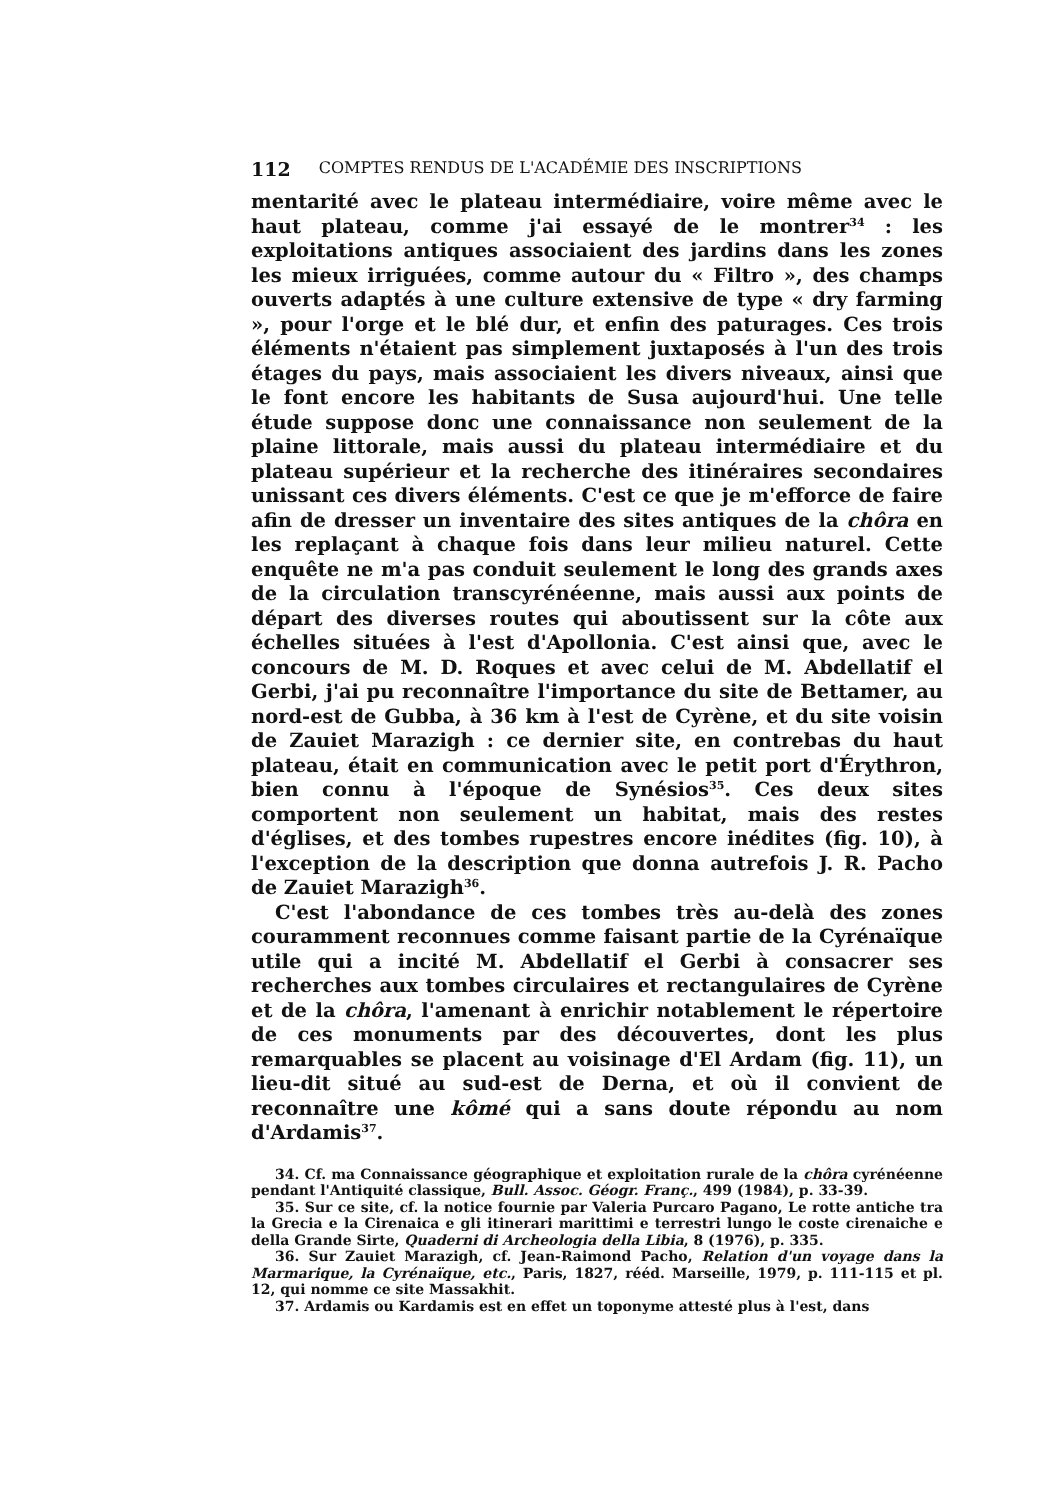112 COMPTES RENDUS DE L'ACADÉMIE DES INSCRIPTIONS
mentarité avec le plateau intermédiaire, voire même avec le haut plateau, comme j'ai essayé de le montrer<sup>34</sup> : les exploitations antiques associaient des jardins dans les zones les mieux irriguées, comme autour du « Filtro », des champs ouverts adaptés à une culture extensive de type « dry farming », pour l'orge et le blé dur, et enfin des paturages. Ces trois éléments n'étaient pas simplement juxtaposés à l'un des trois étages du pays, mais associaient les divers niveaux, ainsi que le font encore les habitants de Susa aujourd'hui. Une telle étude suppose donc une connaissance non seulement de la plaine littorale, mais aussi du plateau intermédiaire et du plateau supérieur et la recherche des itinéraires secondaires unissant ces divers éléments. C'est ce que je m'efforce de faire afin de dresser un inventaire des sites antiques de la chôra en les replaçant à chaque fois dans leur milieu naturel. Cette enquête ne m'a pas conduit seulement le long des grands axes de la circulation transcyrénéenne, mais aussi aux points de départ des diverses routes qui aboutissent sur la côte aux échelles situées à l'est d'Apollonia. C'est ainsi que, avec le concours de M. D. Roques et avec celui de M. Abdellatif el Gerbi, j'ai pu reconnaître l'importance du site de Bettamer, au nord-est de Gubba, à 36 km à l'est de Cyrène, et du site voisin de Zauiet Marazigh : ce dernier site, en contrebas du haut plateau, était en communication avec le petit port d'Érythron, bien connu à l'époque de Synésios<sup>35</sup>. Ces deux sites comportent non seulement un habitat, mais des restes d'églises, et des tombes rupestres encore inédites (fig. 10), à l'exception de la description que donna autrefois J. R. Pacho de Zauiet Marazigh<sup>36</sup>.
C'est l'abondance de ces tombes très au-delà des zones couramment reconnues comme faisant partie de la Cyrénaïque utile qui a incité M. Abdellatif el Gerbi à consacrer ses recherches aux tombes circulaires et rectangulaires de Cyrène et de la chôra, l'amenant à enrichir notablement le répertoire de ces monuments par des découvertes, dont les plus remarquables se placent au voisinage d'El Ardam (fig. 11), un lieu-dit situé au sud-est de Derna, et où il convient de reconnaître une kômé qui a sans doute répondu au nom d'Ardamis<sup>37</sup>.
34. Cf. ma Connaissance géographique et exploitation rurale de la chôra cyrénéenne pendant l'Antiquité classique, Bull. Assoc. Géogr. Franç., 499 (1984), p. 33-39.
35. Sur ce site, cf. la notice fournie par Valeria Purcaro Pagano, Le rotte antiche tra la Grecia e la Cirenaica e gli itinerari marittimi e terrestri lungo le coste cirenaiche e della Grande Sirte, Quaderni di Archeologia della Libia, 8 (1976), p. 335.
36. Sur Zauiet Marazigh, cf. Jean-Raimond Pacho, Relation d'un voyage dans la Marmarique, la Cyrénaïque, etc., Paris, 1827, rééd. Marseille, 1979, p. 111-115 et pl. 12, qui nomme ce site Massakhit.
37. Ardamis ou Kardamis est en effet un toponyme attesté plus à l'est, dans